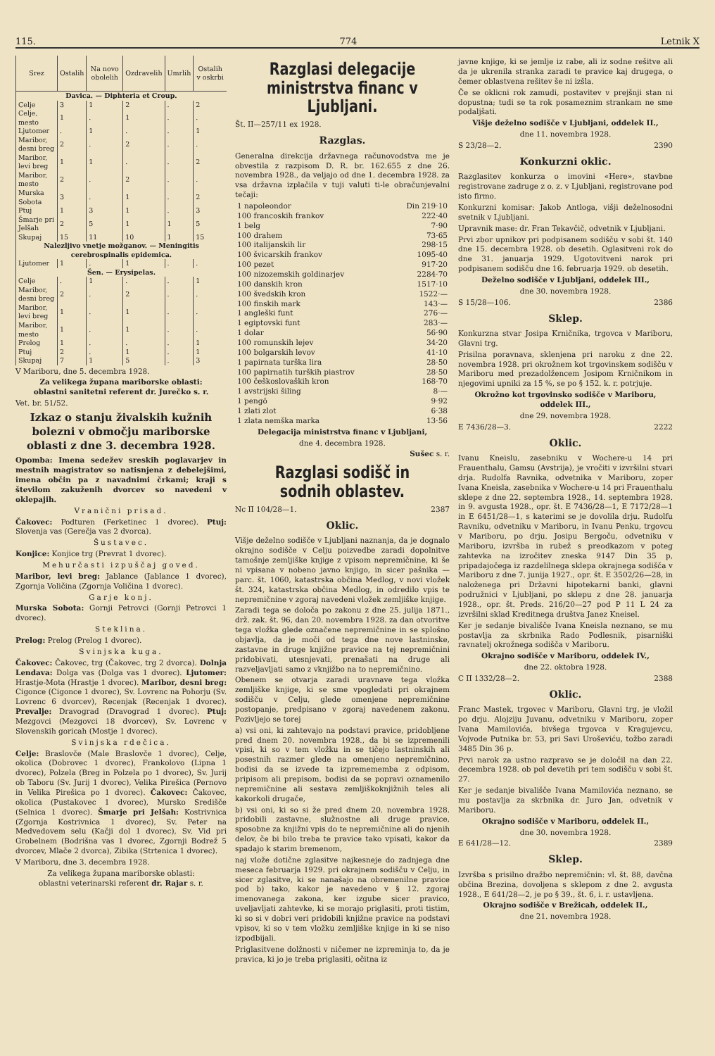115. 774 Letnik X
| Srez | Ostalih | Na novo obolelih | Ozdravelih | Umrlih | Ostalih v oskrbi |
| --- | --- | --- | --- | --- | --- |
| Davica. — Diphteria et Croup. | | | | | |
| Celje | 3 | 1 | 2 | . | 2 |
| Celje, mesto | 1 | . | 1 | . | . |
| Ljutomer | . | 1 | . | . | 1 |
| Maribor, desni breg | 2 | . | 2 | . | . |
| Maribor, levi breg | 1 | 1 | . | . | 2 |
| Maribor, mesto | 2 | . | 2 | . | . |
| Murska Sobota | 3 | . | 1 | . | 2 |
| Ptuj | 1 | 3 | 1 | . | 3 |
| Šmarje pri Jelšah | 2 | 5 | 1 | 1 | 5 |
| Skupaj | 15 | 11 | 10 | 1 | 15 |
| Nalezljivo vnetje možganov. — Meningitis cerebrospinalis epidemica. | | | | | |
| Ljutomer | 1 | . | 1 | . | . |
| Šen. — Erysipelas. | | | | | |
| Celje | . | 1 | . | . | 1 |
| Maribor, desni breg | 2 | . | 2 | . | . |
| Maribor, levi breg | 1 | . | 1 | . | . |
| Maribor, mesto | 1 | . | 1 | . | . |
| Prelog | 1 | . | . | . | 1 |
| Ptuj | 2 | . | 1 | . | 1 |
| Skupaj | 7 | 1 | 5 | . | 3 |
V Mariboru, dne 5. decembra 1928.
Za velikega župana mariborske oblasti:
oblastni sanitetni referent dr. Jurečko s. r.
Vet. br. 51/52.
Izkaz o stanju živalskih kužnih bolezni v območju mariborske oblasti z dne 3. decembra 1928.
Opomba: Imena sedežev sreskih poglavarjev in mestnih magistratov so natisnjena z debelejšimi, imena občin pa z navadnimi črkami; kraji s številom zakuženih dvorcev so navedeni v oklepajih.
Vranični prisad.
Čakovec: Podturen (Ferketinec 1 dvorec). Ptuj: Slovenja vas (Gerečja vas 2 dvorca).
Šustavec.
Konjice: Konjice trg (Prevrat 1 dvorec).
Mehurčasti izpuščaj goved.
Maribor, levi breg: Jablance (Jablance 1 dvorec), Zgornja Voličina (Zgornja Voličina 1 dvorec).
Garje konj.
Murska Sobota: Gornji Petrovci (Gornji Petrovci 1 dvorec).
Steklina.
Prelog: Prelog (Prelog 1 dvorec).
Svinjska kuga.
Čakovec: Čakovec, trg (Čakovec, trg 2 dvorca). Dolnja Lendava: Dolga vas (Dolga vas 1 dvorec). Ljutomer: Hrastje-Mota (Hrastje 1 dvorec). Maribor, desni breg: Cigonce (Cigonce 1 dvorec), Sv. Lovrenc na Pohorju (Sv. Lovrenc 6 dvorcev), Recenjak (Recenjak 1 dvorec). Prevalje: Dravograd (Dravograd 1 dvorec). Ptuj: Mezgovci (Mezgovci 18 dvorcev), Sv. Lovrenc v Slovenskih goricah (Mostje 1 dvorec).
Svinjska rdečica.
Celje: Braslovče (Male Braslovče 1 dvorec), Celje, okolica (Dobrovec 1 dvorec), Frankolovo (Lipna 1 dvorec), Polzela (Breg in Polzela po 1 dvorec), Sv. Jurij ob Taboru (Sv. Jurij 1 dvorec), Velika Pirešica (Pernovo in Velika Pirešica po 1 dvorec). Čakovec: Čakovec, okolica (Pustakovec 1 dvorec), Mursko Središče (Selnica 1 dvorec). Šmarje pri Jelšah: Kostrivnica (Zgornja Kostrivnica 1 dvorec), Sv. Peter na Medvedovem selu (Kačji dol 1 dvorec), Sv. Vid pri Grobelnem (Bodrišna vas 1 dvorec, Zgornji Bodrež 5 dvorcev, Mlače 2 dvorca), Zibika (Strtenica 1 dvorec).
V Mariboru, dne 3. decembra 1928.
Za velikega župana mariborske oblasti:
oblastni veterinarski referent dr. Rajar s. r.
Razglasi delegacije ministrstva financ v Ljubljani.
Št. II—257/11 ex 1928.
Razglas.
Generalna direkcija državnega računovodstva me je obvestila z razpisom D. R. br. 162.655 z dne 26. novembra 1928., da veljajo od dne 1. decembra 1928. za vsa državna izplačila v tuji valuti ti-le obračunjevalni tečaji:
| 1 napoleondor | Din 219·10 |
| 100 francoskih frankov | 222·40 |
| 1 belg | 7·90 |
| 100 drahem | 73·65 |
| 100 italijanskih lir | 298·15 |
| 100 švicarskih frankov | 1095·40 |
| 100 pezet | 917·20 |
| 100 nizozemskih goldinarjev | 2284·70 |
| 100 danskih kron | 1517·10 |
| 100 švedskih kron | 1522·— |
| 100 finskih mark | 143·— |
| 1 angleški funt | 276·— |
| 1 egiptovski funt | 283·— |
| 1 dolar | 56·90 |
| 100 romunskih lejev | 34·20 |
| 100 bolgarskih levov | 41·10 |
| 1 papirnata turška lira | 28·50 |
| 100 papirnatih turških piastrov | 28·50 |
| 100 češkoslovaških kron | 168·70 |
| 1 avstrijski šiling | 8·— |
| 1 pengö | 9·92 |
| 1 zlati zlot | 6·38 |
| 1 zlata nemška marka | 13·56 |
Delegacija ministrstva financ v Ljubljani,
dne 4. decembra 1928.
Sušec s. r.
Razglasi sodišč in sodnih oblastev.
Nc II 104/28—1. 2387
Oklic.
Višje deželno sodišče v Ljubljani naznanja, da je dognalo okrajno sodišče v Celju poizvedbe zaradi dopolnitve tamošnje zemljiške knjige z vpisom nepremičnine, ki še ni vpisana v nobeno javno knjigo, in sicer pašnika — parc. št. 1060, katastrska občina Medlog, v novi vložek št. 324, katastrska občina Medlog, in odredilo vpis te nepremičnine v zgoraj navedeni vložek zemljiške knjige.
Zaradi tega se določa po zakonu z dne 25. julija 1871., drž. zak. št. 96, dan 20. novembra 1928. za dan otvoritve tega vložka glede označene nepremičnine in se splošno objavlja, da je moči od tega dne nove lastninske, zastavne in druge knjižne pravice na tej nepremičnini pridobivati, utesnjevati, prenašati na druge ali razveljavljati samo z vknjižbo na to nepremičnino.
Obenem se otvarja zaradi uravnave tega vložka zemljiške knjige, ki se sme vpogledati pri okrajnem sodišču v Celju, glede omenjene nepremičnine postopanje, predpisano v zgoraj navedenem zakonu. Pozivljejo se torej
a) vsi oni, ki zahtevajo na podstavi pravice, pridobljene pred dnem 20. novembra 1928., da bi se izpremenili vpisi, ki so v tem vložku in se tičejo lastninskih ali posestnih razmer glede na omenjeno nepremičnino, bodisi da se izvede ta izpremememba z odpisom, pripisom ali prepisom, bodisi da se popravi oznamenilo nepremičnine ali sestava zemljiškoknjižnih teles ali kakorkoli drugače,
b) vsi oni, ki so si že pred dnem 20. novembra 1928. pridobili zastavne, služnostne ali druge pravice, sposobne za knjižni vpis do te nepremičnine ali do njenih delov, če bi bilo treba te pravice tako vpisati, kakor da spadajo k starim bremenom,
naj vlože dotične zglasitve najkesneje do zadnjega dne meseca februarja 1929. pri okrajnem sodišču v Celju, in sicer zglasitve, ki se nanašajo na obremenilne pravice pod b) tako, kakor je navedeno v § 12. zgoraj imenovanega zakona, ker izgube sicer pravico, uveljavljati zahtevke, ki se morajo priglasiti, proti tistim, ki so si v dobri veri pridobili knjižne pravice na podstavi vpisov, ki so v tem vložku zemljiške knjige in ki se niso izpodbijali.
Priglasitvene dolžnosti v ničemer ne izpreminja to, da je pravica, ki jo je treba priglasiti, očitna iz
javne knjige, ki se jemlje iz rabe, ali iz sodne rešitve ali da je ukrenila stranka zaradi te pravice kaj drugega, o čemer oblastvena rešitev še ni izšla.
Če se oklicni rok zamudi, postavitev v prejšnji stan ni dopustna; tudi se ta rok posameznim strankam ne sme podaljšati.
Višje deželno sodišče v Ljubljani, oddelek II.,
dne 11. novembra 1928.
S 23/28—2. 2390
Konkurzni oklic.
Razglasitev konkurza o imovini «Here», stavbne registrovane zadruge z o. z. v Ljubljani, registrovane pod isto firmo.
Konkurzni komisar: Jakob Antloga, višji deželnosodni svetnik v Ljubljani.
Upravnik mase: dr. Fran Tekavčič, odvetnik v Ljubljani.
Prvi zbor upnikov pri podpisanem sodišču v sobi št. 140 dne 15. decembra 1928. ob desetih. Oglasitveni rok do dne 31. januarja 1929. Ugotovitveni narok pri podpisanem sodišču dne 16. februarja 1929. ob desetih.
Deželno sodišče v Ljubljani, oddelek III.,
dne 30. novembra 1928.
S 15/28—106. 2386
Sklep.
Konkurzna stvar Josipa Krničnika, trgovca v Mariboru, Glavni trg.
Prisilna poravnava, sklenjena pri naroku z dne 22. novembra 1928. pri okrožnem kot trgovinskem sodišču v Mariboru med prezadolžencem Josipom Krničnikom in njegovimi upniki za 15 %, se po § 152. k. r. potrjuje.
Okrožno kot trgovinsko sodišče v Mariboru, oddelek III.,
dne 29. novembra 1928.
E 7436/28—3. 2222
Oklic.
Ivanu Kneislu, zasebniku v Wochere-u 14 pri Frauenthalu, Gamsu (Avstrija), je vročiti v izvršilni stvari drja. Rudolfa Ravnika, odvetnika v Mariboru, zoper Ivana Kneisla, zasebnika v Wochere-u 14 pri Frauenthalu sklepe z dne 22. septembra 1928., 14. septembra 1928. in 9. avgusta 1928., opr. št. E 7436/28—1, E 7172/28—1 in E 6451/28—1, s katerimi se je dovolila drju. Rudolfu Ravniku, odvetniku v Mariboru, in Ivanu Penku, trgovcu v Mariboru, po drju. Josipu Bergoču, odvetniku v Mariboru, izvršba in rubež s preodkazom v poteg zahtevka na izročitev zneska 9147 Din 35 p, pripadajočega iz razdelilnega sklepa okrajnega sodišča v Mariboru z dne 7. junija 1927., opr. št. E 3502/26—28, in naloženega pri Državni hipotekarni banki, glavni podružnici v Ljubljani, po sklepu z dne 28. januarja 1928., opr. št. Preds. 216/20—27 pod P 11 L 24 za izvršilni sklad Kreditnega društva Janez Kneisel.
Ker je sedanje bivališče Ivana Kneisla neznano, se mu postavlja za skrbnika Rado Podlesnik, pisarniški ravnatelj okrožnega sodišča v Mariboru.
Okrajno sodišče v Mariboru, oddelek IV.,
dne 22. oktobra 1928.
C II 1332/28—2. 2388
Oklic.
Franc Mastek, trgovec v Mariboru, Glavni trg, je vložil po drju. Alojziju Juvanu, odvetniku v Mariboru, zoper Ivana Mamilovića, bivšega trgovca v Kragujevcu, Vojvode Putnika br. 53, pri Savi Uroševiću, tožbo zaradi 3485 Din 36 p.
Prvi narok za ustno razpravo se je določil na dan 22. decembra 1928. ob pol devetih pri tem sodišču v sobi št. 27.
Ker je sedanje bivališče Ivana Mamilovića neznano, se mu postavlja za skrbnika dr. Juro Jan, odvetnik v Mariboru.
Okrajno sodišče v Mariboru, oddelek II.,
dne 30. novembra 1928.
E 641/28—12. 2389
Sklep.
Izvršba s prisilno dražbo nepremičnin: vl. št. 88, davčna občina Brezina, dovoljena s sklepom z dne 2. avgusta 1928., E 641/28—2, je po § 39., št. 6, i. r. ustavljena.
Okrajno sodišče v Brežicah, oddelek II.,
dne 21. novembra 1928.